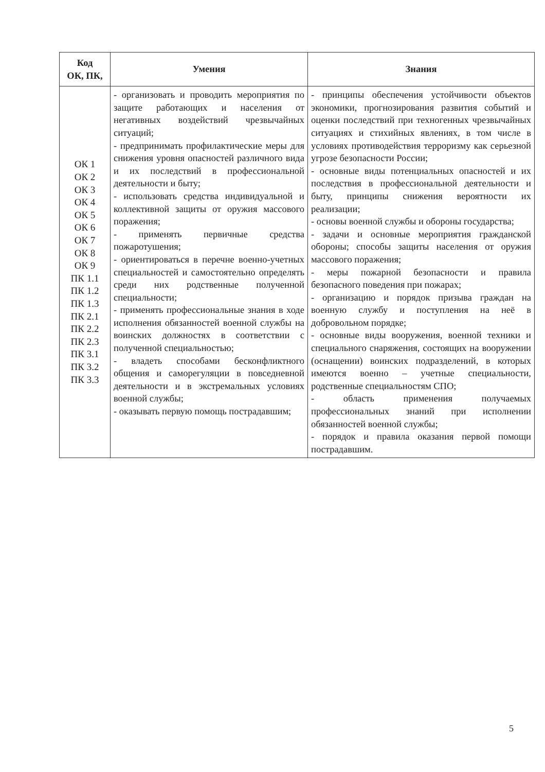| Код ОК, ПК, | Умения | Знания |
| --- | --- | --- |
| ОК 1 ОК 2 ОК 3 ОК 4 ОК 5 ОК 6 ОК 7 ОК 8 ОК 9 ПК 1.1 ПК 1.2 ПК 1.3 ПК 2.1 ПК 2.2 ПК 2.3 ПК 3.1 ПК 3.2 ПК 3.3 | - организовать и проводить мероприятия по защите работающих и населения от негативных воздействий чрезвычайных ситуаций; - предпринимать профилактические меры для снижения уровня опасностей различного вида и их последствий в профессиональной деятельности и быту; - использовать средства индивидуальной и коллективной защиты от оружия массового поражения; - применять первичные средства пожаротушения; - ориентироваться в перечне военно-учетных специальностей и самостоятельно определять среди них родственные полученной специальности; - применять профессиональные знания в ходе исполнения обязанностей военной службы на воинских должностях в соответствии с полученной специальностью; - владеть способами бесконфликтного общения и саморегуляции в повседневной деятельности и в экстремальных условиях военной службы; - оказывать первую помощь пострадавшим; | - принципы обеспечения устойчивости объектов экономики, прогнозирования развития событий и оценки последствий при техногенных чрезвычайных ситуациях и стихийных явлениях, в том числе в условиях противодействия терроризму как серьезной угрозе безопасности России; - основные виды потенциальных опасностей и их последствия в профессиональной деятельности и быту, принципы снижения вероятности их реализации; - основы военной службы и обороны государства; - задачи и основные мероприятия гражданской обороны; способы защиты населения от оружия массового поражения; - меры пожарной безопасности и правила безопасного поведения при пожарах; - организацию и порядок призыва граждан на военную службу и поступления на неё в добровольном порядке; - основные виды вооружения, военной техники и специального снаряжения, состоящих на вооружении (оснащении) воинских подразделений, в которых имеются военно – учетные специальности, родственные специальностям СПО; - область применения получаемых профессиональных знаний при исполнении обязанностей военной службы; - порядок и правила оказания первой помощи пострадавшим. |
5